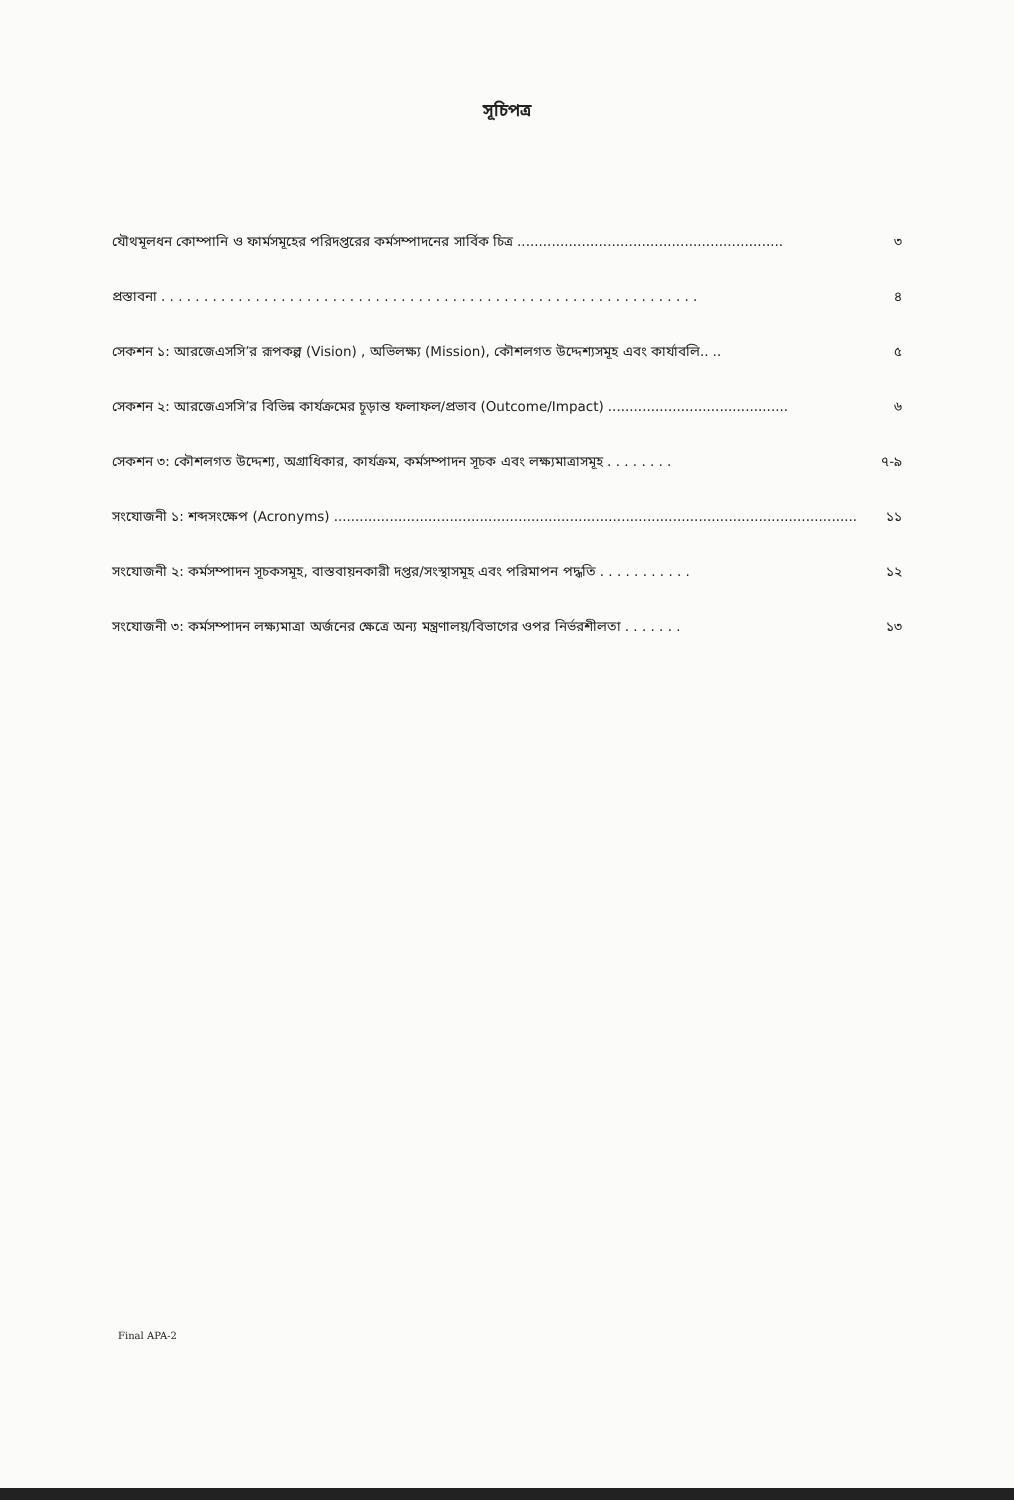সূচিপত্র
যৌথমূলধন কোম্পানি ও ফার্মসমূহের পরিদপ্তরের কর্মসম্পাদনের সার্বিক চিত্র.............................................................. ৩
প্রস্তাবনা. . . . . . . . . . . . . . . . . . . . . . . . . . . . . . . . . . . . . . . . . . . . . . . . . . . . . . . . . . . . . . . ৪
সেকশন ১: আরজেএসসি’র রূপকল্প (Vision) , অভিলক্ষ্য (Mission), কৌশলগত উদ্দেশ্যসমূহ এবং কার্যাবলি.... ৫
সেকশন ২: আরজেএসসি’র বিভিন্ন কার্যক্রমের চূড়ান্ত ফলাফল/প্রভাব (Outcome/Impact).......................................... ৬
সেকশন ৩: কৌশলগত উদ্দেশ্য, অগ্রাধিকার, কার্যক্রম, কর্মসম্পাদন সূচক এবং লক্ষ্যমাত্রাসমূহ. . . . . . . . ৭-৯
সংযোজনী ১: শব্দসংক্ষেপ (Acronyms).......................................................................................................................... ১১
সংযোজনী ২: কর্মসম্পাদন সূচকসমূহ, বাস্তবায়নকারী দপ্তর/সংস্থাসমূহ এবং পরিমাপন পদ্ধতি. . . . . . . . . . . ১২
সংযোজনী ৩: কর্মসম্পাদন লক্ষ্যমাত্রা অর্জনের ক্ষেত্রে অন্য মন্ত্রণালয়/বিভাগের ওপর নির্ভরশীলতা. . . . . . . ১৩
Final APA-2